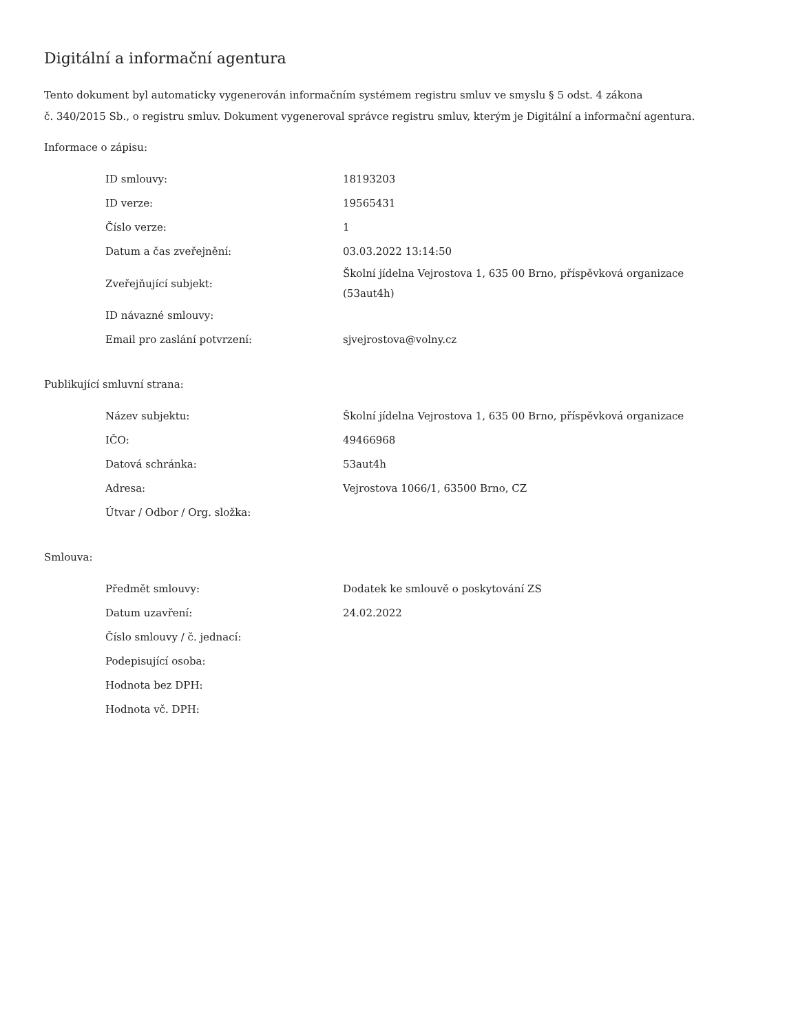Digitální a informační agentura
Tento dokument byl automaticky vygenerován informačním systémem registru smluv ve smyslu § 5 odst. 4 zákona
č. 340/2015 Sb., o registru smluv. Dokument vygeneroval správce registru smluv, kterým je Digitální a informační agentura.
Informace o zápisu:
| ID smlouvy: | 18193203 |
| ID verze: | 19565431 |
| Číslo verze: | 1 |
| Datum a čas zveřejnění: | 03.03.2022 13:14:50 |
| Zveřejňující subjekt: | Školní jídelna Vejrostova 1, 635 00 Brno, příspěvková organizace (53aut4h) |
| ID návazné smlouvy: | |
| Email pro zaslání potvrzení: | sjvejrostova@volny.cz |
Publikující smluvní strana:
| Název subjektu: | Školní jídelna Vejrostova 1, 635 00 Brno, příspěvková organizace |
| IČO: | 49466968 |
| Datová schránka: | 53aut4h |
| Adresa: | Vejrostova 1066/1, 63500 Brno, CZ |
| Útvar / Odbor / Org. složka: | |
Smlouva:
| Předmět smlouvy: | Dodatek ke smlouvě o poskytování ZS |
| Datum uzavření: | 24.02.2022 |
| Číslo smlouvy / č. jednací: | |
| Podepisující osoba: | |
| Hodnota bez DPH: | |
| Hodnota vč. DPH: | |